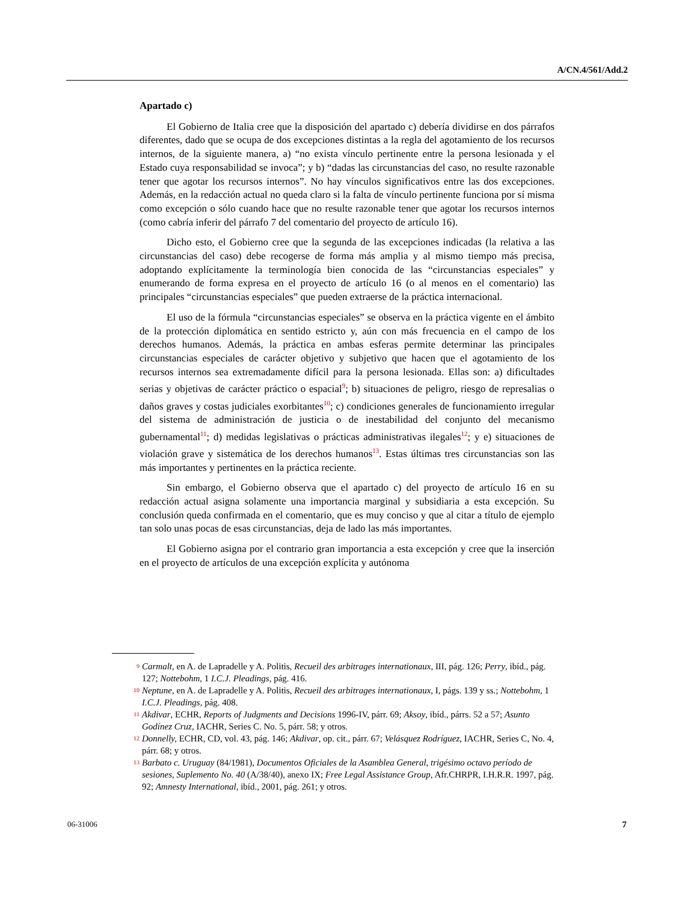A/CN.4/561/Add.2
Apartado c)
El Gobierno de Italia cree que la disposición del apartado c) debería dividirse en dos párrafos diferentes, dado que se ocupa de dos excepciones distintas a la regla del agotamiento de los recursos internos, de la siguiente manera, a) “no exista vínculo pertinente entre la persona lesionada y el Estado cuya responsabilidad se invoca”; y b) “dadas las circunstancias del caso, no resulte razonable tener que agotar los recursos internos”. No hay vínculos significativos entre las dos excepciones. Además, en la redacción actual no queda claro si la falta de vínculo pertinente funciona por sí misma como excepción o sólo cuando hace que no resulte razonable tener que agotar los recursos internos (como cabría inferir del párrafo 7 del comentario del proyecto de artículo 16).
Dicho esto, el Gobierno cree que la segunda de las excepciones indicadas (la relativa a las circunstancias del caso) debe recogerse de forma más amplia y al mismo tiempo más precisa, adoptando explícitamente la terminología bien conocida de las “circunstancias especiales” y enumerando de forma expresa en el proyecto de artículo 16 (o al menos en el comentario) las principales “circunstancias especiales” que pueden extraerse de la práctica internacional.
El uso de la fórmula “circunstancias especiales” se observa en la práctica vigente en el ámbito de la protección diplomática en sentido estricto y, aún con más frecuencia en el campo de los derechos humanos. Además, la práctica en ambas esferas permite determinar las principales circunstancias especiales de carácter objetivo y subjetivo que hacen que el agotamiento de los recursos internos sea extremadamente difícil para la persona lesionada. Ellas son: a) dificultades serias y objetivas de carácter práctico o espacial<sup>9</sup>; b) situaciones de peligro, riesgo de represalias o daños graves y costas judiciales exorbitantes<sup>10</sup>; c) condiciones generales de funcionamiento irregular del sistema de administración de justicia o de inestabilidad del conjunto del mecanismo gubernamental<sup>11</sup>; d) medidas legislativas o prácticas administrativas ilegales<sup>12</sup>; y e) situaciones de violación grave y sistemática de los derechos humanos<sup>13</sup>. Estas últimas tres circunstancias son las más importantes y pertinentes en la práctica reciente.
Sin embargo, el Gobierno observa que el apartado c) del proyecto de artículo 16 en su redacción actual asigna solamente una importancia marginal y subsidiaria a esta excepción. Su conclusión queda confirmada en el comentario, que es muy conciso y que al citar a título de ejemplo tan solo unas pocas de esas circunstancias, deja de lado las más importantes.
El Gobierno asigna por el contrario gran importancia a esta excepción y cree que la inserción en el proyecto de artículos de una excepción explícita y autónoma
9 Carmalt, en A. de Lapradelle y A. Politis, Recueil des arbitrages internationaux, III, pág. 126; Perry, ibíd., pág. 127; Nottebohm, 1 I.C.J. Pleadings, pág. 416.
10 Neptune, en A. de Lapradelle y A. Politis, Recueil des arbitrages internationaux, I, págs. 139 y ss.; Nottebohm, 1 I.C.J. Pleadings, pág. 408.
11 Akdivar, ECHR, Reports of Judgments and Decisions 1996-IV, párr. 69; Aksoy, ibíd., párrs. 52 a 57; Asunto Godínez Cruz, IACHR, Series C. No. 5, párr. 58; y otros.
12 Donnelly, ECHR, CD, vol. 43, pág. 146; Akdivar, op. cit., párr. 67; Velásquez Rodríguez, IACHR, Series C, No. 4, párr. 68; y otros.
13 Barbato c. Uruguay (84/1981), Documentos Oficiales de la Asamblea General, trigésimo octavo período de sesiones, Suplemento No. 40 (A/38/40), anexo IX; Free Legal Assistance Group, Afr.CHRPR, I.H.R.R. 1997, pág. 92; Amnesty International, ibíd., 2001, pág. 261; y otros.
06-31006 7